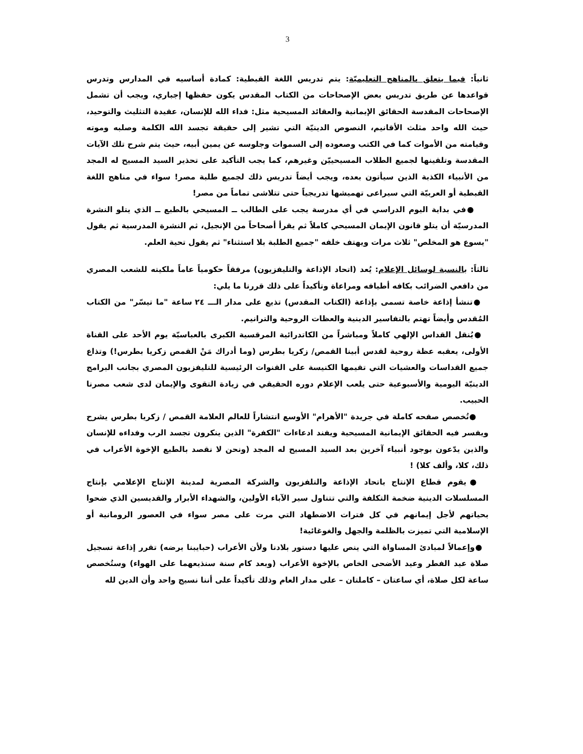3
ثانياً: فيما يتعلق بالمناهج التعليميّة: يتم تدريس اللغة القبطية: كمادة أساسيه في المدارس وتدرس قواعدها عن طريق تدريس بعض الإصحاحات من الكتاب المقدس يكون حفظها إجباري، ويجب أن تشمل الإصحاحات المقدسة الحقائق الإيمانية والعقائد المسيحية مثل: فداء الله للإنسان، عقيدة التثليث والتوحيد، حيث الله واحد مثلث الأقانيم، النصوص الدينيّة التي تشير إلى حقيقة تجسد الله الكلمة وصلبه وموته وقيامته من الأموات كما في الكتب وصعوده إلى السموات وجلوسه عن يمين أبيه، حيث يتم شرح تلك الآيات المقدسة وتلقينها لجميع الطلاب المسيحييّن وغيرهم، كما يجب التأكيد على تحذير السيد المسيح له المجد من الأنبياء الكذبة الذين سيأتون بعده، ويجب أيضاً تدريس ذلك لجميع طلبة مصر! سواء في مناهج اللغة القبطية أو العربيّة التي سيراعى تهميشها تدريجياً حتى تتلاشى تماماً من مصر!
●في بداية اليوم الدراسي في أي مدرسة يجب على الطالب ــ المسيحي بالطبع ــ الذي يتلو النشرة المدرسيّة أن يتلو قانون الإيمان المسيحي كاملاً ثم يقرأ أصحاحاً من الإنجيل، ثم النشرة المدرسية ثم يقول "يسوع هو المخلص" ثلاث مرات ويهتف خلفه "جميع الطلبة بلا استثناء" ثم يقول تحية العلم.
ثالثاً: بالنسبة لوسائل الإعلام: يُعد (اتحاد الإذاعة والتليفزيون) مرفقاً حكومياً عاماً ملكيته للشعب المصري من دافعي الضرائب بكافه أطيافه ومراعاة وتأكيداً على ذلك قررنا ما يلي:
●تنشأ إذاعة خاصة تسمى بإذاعة (الكتاب المقدس) تذيع على مدار الـــ ٢٤ ساعة "ما تيسّر" من الكتاب المُقدس وأيضاً تهتم بالتفاسير الدينية والعظات الروحية والترانيم.
●يُنقل القداس الإلهي كاملاً ومباشراً من الكاتدرائية المرقسية الكبرى بالعباسيّة يوم الأحد على القناة الأولى، يعقبه عظة روحية لقدس أبينا القمص/ زكريا بطرس (وما أدراك مَنْ القمص زكريا بطرس!) وتذاع جميع القداسات والعشيات التي تقيمها الكنيسة على القنوات الرئيسية للتليفزيون المصري بجانب البرامج الدينيّة اليومية والأسبوعية حتى يلعب الإعلام دوره الحقيقي في زيادة التقوى والإيمان لدى شعب مصرنا الحبيب.
●تُخصص صفحه كاملة في جريدة "الأهرام" الأوسع انتشاراً للعالم العلامة القمص / زكريا بطرس يشرح ويفسر فيه الحقائق الإيمانية المسيحية ويفند ادعاءات "الكفرة" الذين ينكرون تجسد الرب وفداءه للإنسان والذين يدّعون بوجود أنبياء آخرين بعد السيد المسيح له المجد (ونحن لا نقصد بالطبع الإخوة الأعراب في ذلك، كلا، وألف كلا) !
●يقوم قطاع الإنتاج باتحاد الإذاعة والتلفزيون والشركة المصرية لمدينة الإنتاج الإعلامي بإنتاج المسلسلات الدينية ضخمة التكلفة والتي تتناول سير الآباء الأولين، والشهداء الأبرار والقديسين الذي ضحوا بحياتهم لأجل إيمانهم في كل فترات الاضطهاد التي مرت على مصر سواء في العصور الرومانية أو الإسلامية التي تميزت بالظلمة والجهل والغوغائية!
●وإعمالاً لمبادئ المساواة التي ينص عليها دستور بلادنا ولأن الأعراب (حبايبنا برضه) تقرر إذاعة تسجيل صلاة عيد الفطر وعيد الأضحى الخاص بالإخوة الأعراب (وبعد كام سنة سنذيعهما على الهواء) وستُخصص ساعة لكل صلاة، أي ساعتان – كاملتان – على مدار العام وذلك تأكيداً على أننا نسيج واحد وأن الدين لله